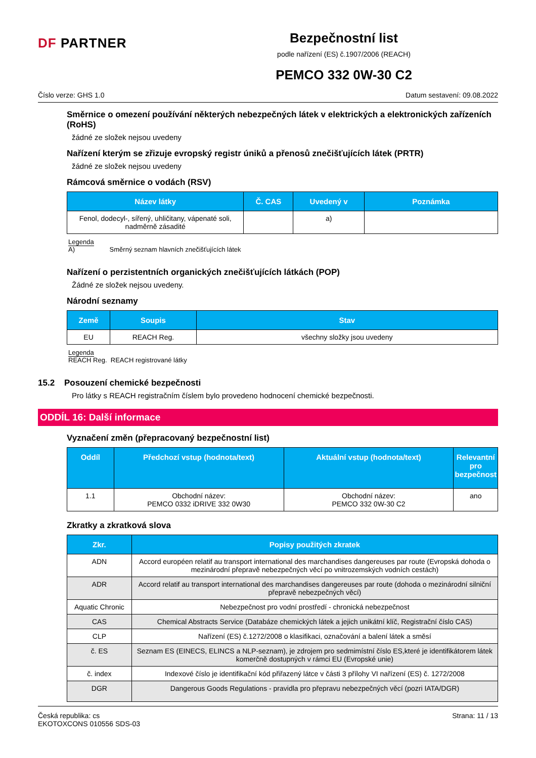DF PARTNER
Bezpečnostní list
podle nařízení (ES) č.1907/2006 (REACH)
PEMCO 332 0W-30 C2
Číslo verze: GHS 1.0 Datum sestavení: 09.08.2022
Směrnice o omezení používání některých nebezpečných látek v elektrických a elektronických zařízeních (RoHS)
žádné ze složek nejsou uvedeny
Nařízení kterým se zřizuje evropský registr úniků a přenosů znečišťujících látek (PRTR)
žádné ze složek nejsou uvedeny
Rámcová směrnice o vodách (RSV)
| Název látky | Č. CAS | Uvedený v | Poznámka |
| --- | --- | --- | --- |
| Fenol, dodecyl-, sířený, uhličitany, vápenaté soli, nadměrně zásadité | | a) | |
Legenda
A) Směrný seznam hlavních znečišťujících látek
Nařízení o perzistentních organických znečišťujících látkách (POP)
Žádné ze složek nejsou uvedeny.
Národní seznamy
| Země | Soupis | Stav |
| --- | --- | --- |
| EU | REACH Reg. | všechny složky jsou uvedeny |
Legenda
REACH Reg. REACH registrované látky
15.2 Posouzení chemické bezpečnosti
Pro látky s REACH registračním číslem bylo provedeno hodnocení chemické bezpečnosti.
ODDÍL 16: Další informace
Vyznačení změn (přepracovaný bezpečnostní list)
| Oddíl | Předchozí vstup (hodnota/text) | Aktuální vstup (hodnota/text) | Relevantní pro bezpečnost |
| --- | --- | --- | --- |
| 1.1 | Obchodní název: PEMCO 0332 iDRIVE 332 0W30 | Obchodní název: PEMCO 332 0W-30 C2 | ano |
Zkratky a zkratková slova
| Zkr. | Popisy použitých zkratek |
| --- | --- |
| ADN | Accord européen relatif au transport international des marchandises dangereuses par route (Evropská dohoda o mezinárodní přepravě nebezpečných věcí po vnitrozemských vodních cestách) |
| ADR | Accord relatif au transport international des marchandises dangereuses par route (dohoda o mezinárodní silniční přepravě nebezpečných věcí) |
| Aquatic Chronic | Nebezpečnost pro vodní prostředí - chronická nebezpečnost |
| CAS | Chemical Abstracts Service (Databáze chemických látek a jejich unikátní klíč, Registrační číslo CAS) |
| CLP | Nařízení (ES) č.1272/2008 o klasifikaci, označování a balení látek a směsí |
| č. ES | Seznam ES (EINECS, ELINCS a NLP-seznam), je zdrojem pro sedmimístní číslo ES,které je identifikátorem látek komerčně dostupných v rámci EU (Evropské unie) |
| č. index | Indexové číslo je identifikační kód přiřazený látce v části 3 přílohy VI nařízení (ES) č. 1272/2008 |
| DGR | Dangerous Goods Regulations - pravidla pro přepravu nebezpečných věcí (pozri IATA/DGR) |
Česká republika: cs
EKOTOXCONS 010556 SDS-03 Strana: 11 / 13